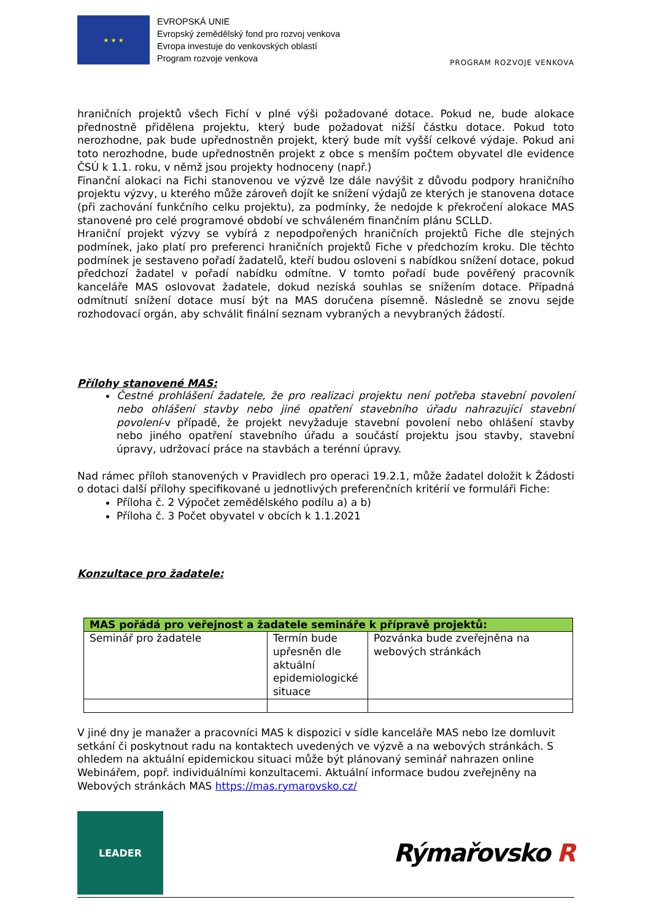★ ★ ★
EVROPSKÁ UNIE
Evropský zemědělský fond pro rozvoj venkova
Evropa investuje do venkovských oblastí
Program rozvoje venkova
PROGRAM ROZVOJE VENKOVA
hraničních projektů všech Fichí v plné výši požadované dotace. Pokud ne, bude alokace přednostně přidělena projektu, který bude požadovat nižší částku dotace. Pokud toto nerozhodne, pak bude upřednostněn projekt, který bude mít vyšší celkové výdaje. Pokud ani toto nerozhodne, bude upřednostněn projekt z obce s menším počtem obyvatel dle evidence ČSÚ k 1.1. roku, v němž jsou projekty hodnoceny (např.)
Finanční alokaci na Fichi stanovenou ve výzvě lze dále navýšit z důvodu podpory hraničního projektu výzvy, u kterého může zároveň dojít ke snížení výdajů ze kterých je stanovena dotace (při zachování funkčního celku projektu), za podmínky, že nedojde k překročení alokace MAS stanovené pro celé programové období ve schváleném finančním plánu SCLLD.
Hraniční projekt výzvy se vybírá z nepodpořených hraničních projektů Fiche dle stejných podmínek, jako platí pro preferenci hraničních projektů Fiche v předchozím kroku. Dle těchto podmínek je sestaveno pořadí žadatelů, kteří budou osloveni s nabídkou snížení dotace, pokud předchozí žadatel v pořadí nabídku odmítne. V tomto pořadí bude pověřený pracovník kanceláře MAS oslovovat žadatele, dokud nezíská souhlas se snížením dotace. Případná odmítnutí snížení dotace musí být na MAS doručena písemně. Následně se znovu sejde rozhodovací orgán, aby schválit finální seznam vybraných a nevybraných žádostí.
Přílohy stanovené MAS:
Čestné prohlášení žadatele, že pro realizaci projektu není potřeba stavební povolení nebo ohlášení stavby nebo jiné opatření stavebního úřadu nahrazující stavební povolení-v případě, že projekt nevyžaduje stavební povolení nebo ohlášení stavby nebo jiného opatření stavebního úřadu a součástí projektu jsou stavby, stavební úpravy, udržovací práce na stavbách a terénní úpravy.
Nad rámec příloh stanovených v Pravidlech pro operaci 19.2.1, může žadatel doložit k Žádosti o dotaci další přílohy specifikované u jednotlivých preferenčních kritérií ve formuláři Fiche:
Příloha č. 2 Výpočet zemědělského podílu a) a b)
Příloha č. 3 Počet obyvatel v obcích k 1.1.2021
Konzultace pro žadatele:
| MAS pořádá pro veřejnost a žadatele semináře k přípravě projektů: | | |
| --- | --- | --- |
| Seminář pro žadatele | Termín bude upřesněn dle aktuální epidemiologické situace | Pozvánka bude zveřejněna na webových stránkách |
V jiné dny je manažer a pracovníci MAS k dispozici v sídle kanceláře MAS nebo lze domluvit setkání či poskytnout radu na kontaktech uvedených ve výzvě a na webových stránkách. S ohledem na aktuální epidemickou situaci může být plánovaný seminář nahrazen online Webinářem, popř. individuálními konzultacemi. Aktuální informace budou zveřejněny na Webových stránkách MAS https://mas.rymarovsko.cz/
LEADER
Rýmařovsko R